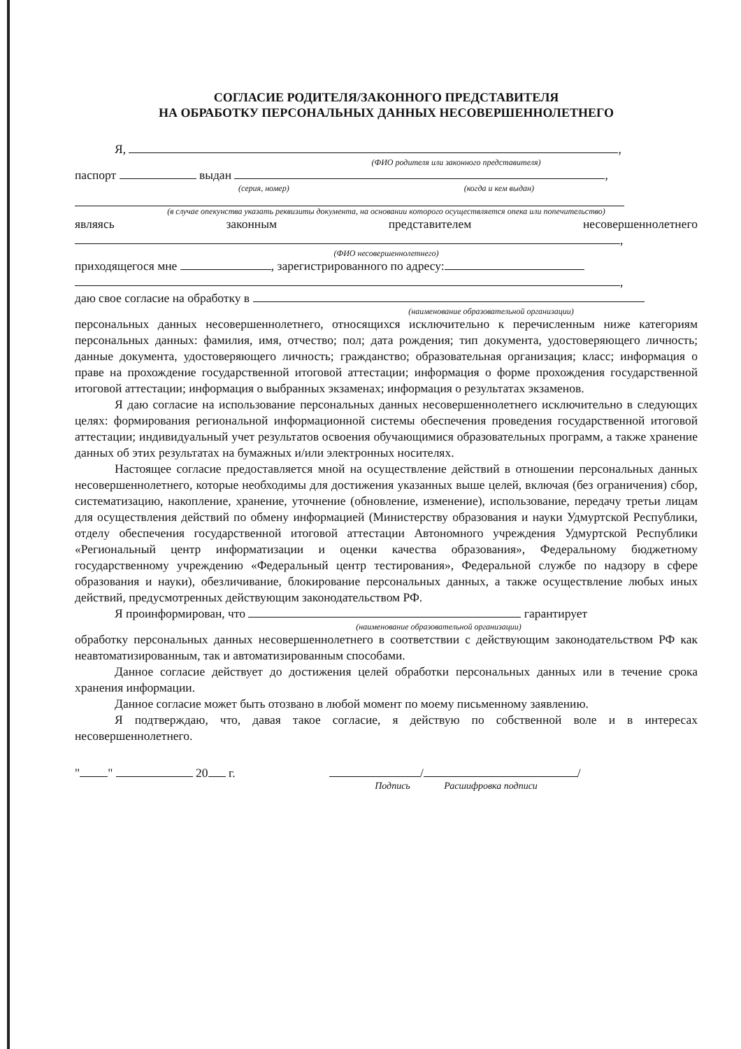СОГЛАСИЕ РОДИТЕЛЯ/ЗАКОННОГО ПРЕДСТАВИТЕЛЯ
НА ОБРАБОТКУ ПЕРСОНАЛЬНЫХ ДАННЫХ НЕСОВЕРШЕННОЛЕТНЕГО
Я, ,
(ФИО родителя или законного представителя)
паспорт выдан ,
(серия, номер) (когда и кем выдан)
(в случае опекунства указать реквизиты документа, на основании которого осуществляется опека или попечительство)
являясь законным представителем несовершеннолетнего
,
(ФИО несовершеннолетнего)
приходящегося мне , зарегистрированного по адресу:
,
даю свое согласие на обработку в
(наименование образовательной организации)
персональных данных несовершеннолетнего, относящихся исключительно к перечисленным ниже категориям персональных данных: фамилия, имя, отчество; пол; дата рождения; тип документа, удостоверяющего личность; данные документа, удостоверяющего личность; гражданство; образовательная организация; класс; информация о праве на прохождение государственной итоговой аттестации; информация о форме прохождения государственной итоговой аттестации; информация о выбранных экзаменах; информация о результатах экзаменов.
Я даю согласие на использование персональных данных несовершеннолетнего исключительно в следующих целях: формирования региональной информационной системы обеспечения проведения государственной итоговой аттестации; индивидуальный учет результатов освоения обучающимися образовательных программ, а также хранение данных об этих результатах на бумажных и/или электронных носителях.
Настоящее согласие предоставляется мной на осуществление действий в отношении персональных данных несовершеннолетнего, которые необходимы для достижения указанных выше целей, включая (без ограничения) сбор, систематизацию, накопление, хранение, уточнение (обновление, изменение), использование, передачу третьи лицам для осуществления действий по обмену информацией (Министерству образования и науки Удмуртской Республики, отделу обеспечения государственной итоговой аттестации Автономного учреждения Удмуртской Республики «Региональный центр информатизации и оценки качества образования», Федеральному бюджетному государственному учреждению «Федеральный центр тестирования», Федеральной службе по надзору в сфере образования и науки), обезличивание, блокирование персональных данных, а также осуществление любых иных действий, предусмотренных действующим законодательством РФ.
Я проинформирован, что гарантирует
(наименование образовательной организации)
обработку персональных данных несовершеннолетнего в соответствии с действующим законодательством РФ как неавтоматизированным, так и автоматизированным способами.
Данное согласие действует до достижения целей обработки персональных данных или в течение срока хранения информации.
Данное согласие может быть отозвано в любой момент по моему письменному заявлению.
Я подтверждаю, что, давая такое согласие, я действую по собственной воле и в интересах несовершеннолетнего.
" " 20 г. / /
Подпись Расшифровка подписи